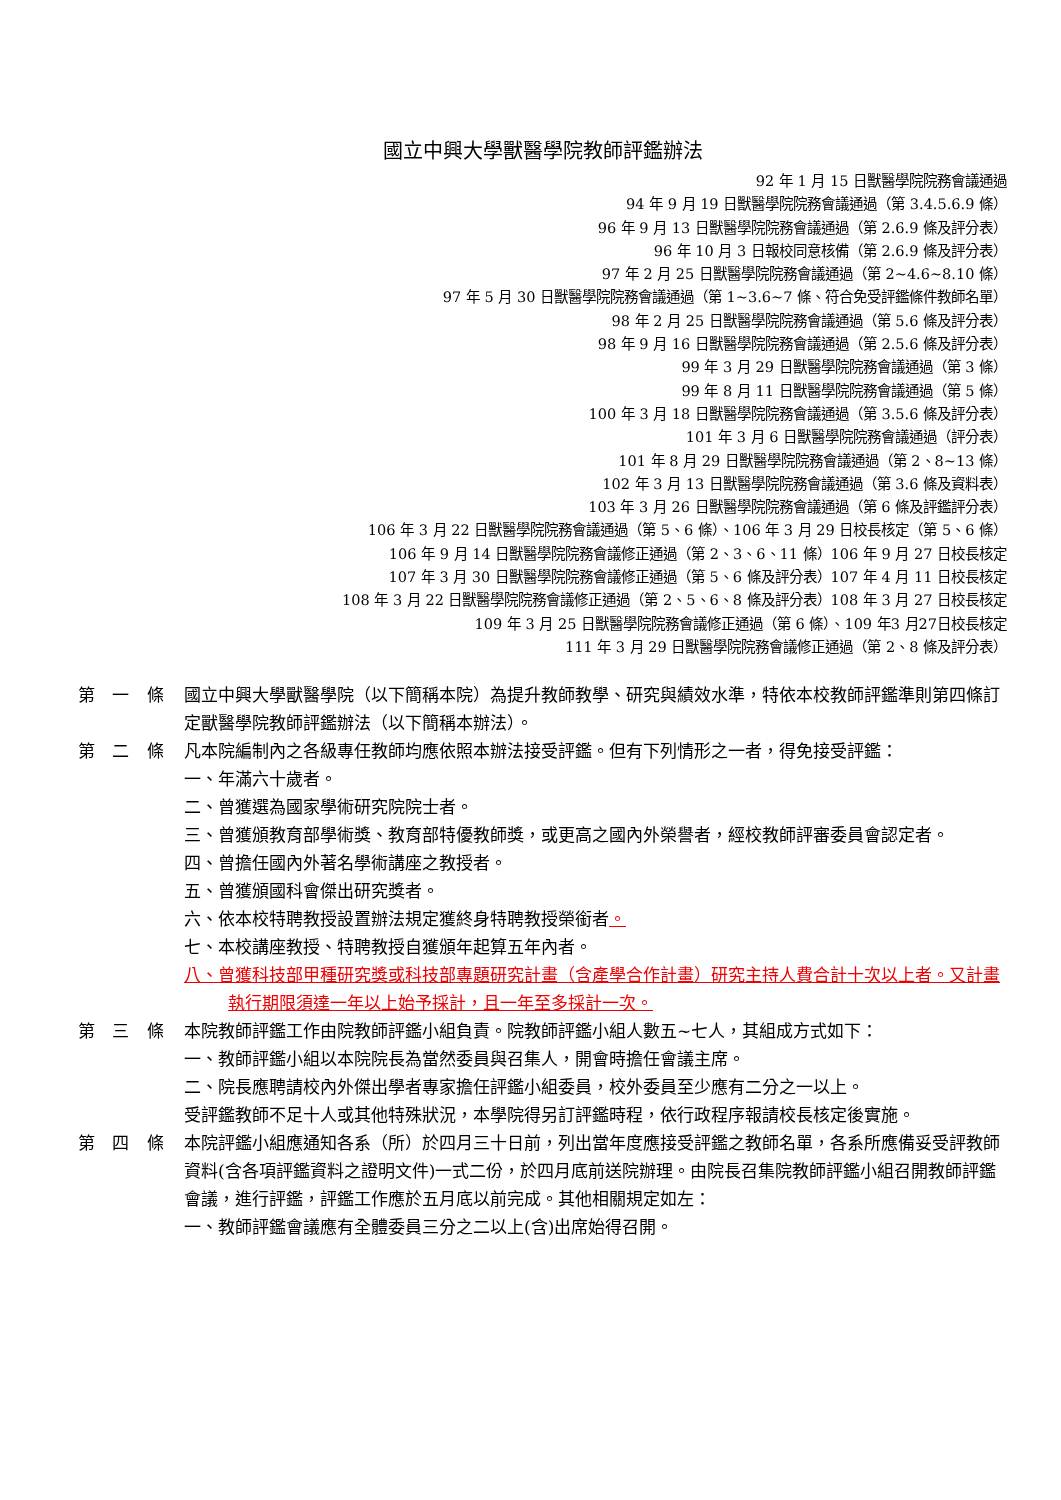國立中興大學獸醫學院教師評鑑辦法
92 年 1 月 15 日獸醫學院院務會議通過
94 年 9 月 19 日獸醫學院院務會議通過（第 3.4.5.6.9 條）
96 年 9 月 13 日獸醫學院院務會議通過（第 2.6.9 條及評分表）
96 年 10 月 3 日報校同意核備（第 2.6.9 條及評分表）
97 年 2 月 25 日獸醫學院院務會議通過（第 2~4.6~8.10 條）
97 年 5 月 30 日獸醫學院院務會議通過（第 1~3.6~7 條、符合免受評鑑條件教師名單）
98 年 2 月 25 日獸醫學院院務會議通過（第 5.6 條及評分表）
98 年 9 月 16 日獸醫學院院務會議通過（第 2.5.6 條及評分表）
99 年 3 月 29 日獸醫學院院務會議通過（第 3 條）
99 年 8 月 11 日獸醫學院院務會議通過（第 5 條）
100 年 3 月 18 日獸醫學院院務會議通過（第 3.5.6 條及評分表）
101 年 3 月 6 日獸醫學院院務會議通過（評分表）
101 年 8 月 29 日獸醫學院院務會議通過（第 2、8~13 條）
102 年 3 月 13 日獸醫學院院務會議通過（第 3.6 條及資料表）
103 年 3 月 26 日獸醫學院院務會議通過（第 6 條及評鑑評分表）
106 年 3 月 22 日獸醫學院院務會議通過（第 5、6 條）、106 年 3 月 29 日校長核定（第 5、6 條）
106 年 9 月 14 日獸醫學院院務會議修正通過（第 2、3、6、11 條）106 年 9 月 27 日校長核定
107 年 3 月 30 日獸醫學院院務會議修正通過（第 5、6 條及評分表）107 年 4 月 11 日校長核定
108 年 3 月 22 日獸醫學院院務會議修正通過（第 2、5、6、8 條及評分表）108 年 3 月 27 日校長核定
109 年 3 月 25 日獸醫學院院務會議修正通過（第 6 條）、109 年3 月27日校長核定
111 年 3 月 29 日獸醫學院院務會議修正通過（第 2、8 條及評分表）
第 一 條 國立中興大學獸醫學院（以下簡稱本院）為提升教師教學、研究與績效水準，特依本校教師評鑑準則第四條訂定獸醫學院教師評鑑辦法（以下簡稱本辦法）。
第 二 條 凡本院編制內之各級專任教師均應依照本辦法接受評鑑。但有下列情形之一者，得免接受評鑑：
一、年滿六十歲者。
二、曾獲選為國家學術研究院院士者。
三、曾獲頒教育部學術獎、教育部特優教師獎，或更高之國內外榮譽者，經校教師評審委員會認定者。
四、曾擔任國內外著名學術講座之教授者。
五、曾獲頒國科會傑出研究獎者。
六、依本校特聘教授設置辦法規定獲終身特聘教授榮銜者。
七、本校講座教授、特聘教授自獲頒年起算五年內者。
八、曾獲科技部甲種研究獎或科技部專題研究計畫（含產學合作計畫）研究主持人費合計十次以上者。又計畫執行期限須達一年以上始予採計，且一年至多採計一次。
第 三 條 本院教師評鑑工作由院教師評鑑小組負責。院教師評鑑小組人數五~七人，其組成方式如下：
一、教師評鑑小組以本院院長為當然委員與召集人，開會時擔任會議主席。
二、院長應聘請校內外傑出學者專家擔任評鑑小組委員，校外委員至少應有二分之一以上。
受評鑑教師不足十人或其他特殊狀況，本學院得另訂評鑑時程，依行政程序報請校長核定後實施。
第 四 條 本院評鑑小組應通知各系（所）於四月三十日前，列出當年度應接受評鑑之教師名單，各系所應備妥受評教師資料(含各項評鑑資料之證明文件)一式二份，於四月底前送院辦理。由院長召集院教師評鑑小組召開教師評鑑會議，進行評鑑，評鑑工作應於五月底以前完成。其他相關規定如左：
一、教師評鑑會議應有全體委員三分之二以上(含)出席始得召開。